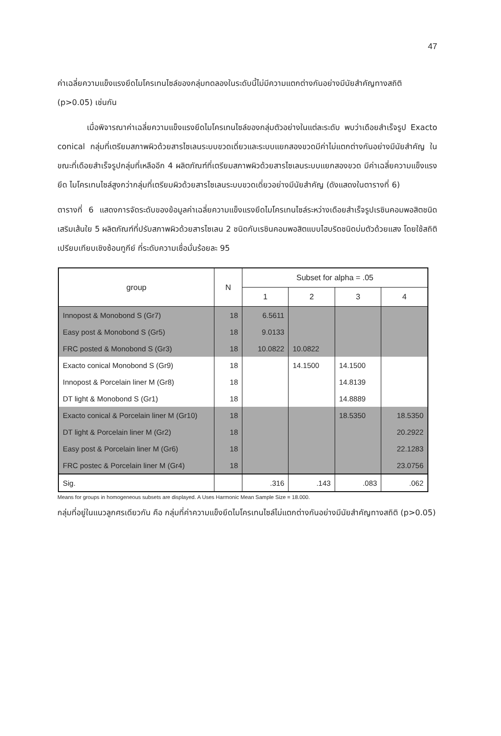47
ค่าเฉลี่ยความแข็งแรงยึดไมโครเทนไซล์ของกลุ่มทดลองในระดับนี้ไม่มีความแตกต่างกันอย่างมีนัยสำคัญทางสถิติ (p>0.05) เช่นกัน
เมื่อพิจารณาค่าเฉลี่ยความแข็งแรงยึดไมโครเทนไซล์ของกลุ่มตัวอย่างในแต่ละระดับ พบว่าเดือยสำเร็จรูป Exacto conical กลุ่มที่เตรียมสภาพผิวด้วยสารไซเลนระบบขวดเดี่ยวและระบบแยกสองขวดมีค่าไม่แตกต่างกันอย่างมีนัยสำคัญ ในขณะที่เดือยสำเร็จรูปกลุ่มที่เหลืออีก 4 ผลิตภัณฑ์ที่เตรียมสภาพผิวด้วยสารไซเลนระบบแยกสองขวด มีค่าเฉลี่ยความแข็งแรงยึด ไมโครเทนไซล์สูงกว่ากลุ่มที่เตรียมผิวด้วยสารไซเลนระบบขวดเดี่ยวอย่างมีนัยสำคัญ (ดังแสดงในตารางที่ 6)
ตารางที่ 6 แสดงการจัดระดับของข้อมูลค่าเฉลี่ยความแข็งแรงยึดไมโครเทนไซล์ระหว่างเดือยสำเร็จรูปเรซินคอมพอสิตชนิดเสริมเส้นใย 5 ผลิตภัณฑ์ที่ปรับสภาพผิวด้วยสารไซเลน 2 ชนิดกับเรซินคอมพอสิตแบบไฮบริดชนิดบ่มตัวด้วยแสง โดยใช้สถิติเปรียบเทียบเชิงซ้อนทูกีย์ ที่ระดับความเชื่อมั่นร้อยละ 95
| group | N | Subset for alpha = .05 | | | |
| --- | --- | --- | --- | --- | --- |
| | | 1 | 2 | 3 | 4 |
| Innopost & Monobond S (Gr7) | 18 | 6.5611 | | | |
| Easy post & Monobond S (Gr5) | 18 | 9.0133 | | | |
| FRC posted & Monobond S (Gr3) | 18 | 10.0822 | 10.0822 | | |
| Exacto conical Monobond S (Gr9) | 18 | | 14.1500 | 14.1500 | |
| Innopost & Porcelain liner M (Gr8) | 18 | | | 14.8139 | |
| DT light & Monobond S (Gr1) | 18 | | | 14.8889 | |
| Exacto conical & Porcelain liner M (Gr10) | 18 | | | 18.5350 | 18.5350 |
| DT light & Porcelain liner M (Gr2) | 18 | | | | 20.2922 |
| Easy post & Porcelain liner M (Gr6) | 18 | | | | 22.1283 |
| FRC postec & Porcelain liner M (Gr4) | 18 | | | | 23.0756 |
| Sig. | | .316 | .143 | .083 | .062 |
Means for groups in homogeneous subsets are displayed. A Uses Harmonic Mean Sample Size = 18.000.
กลุ่มที่อยู่ในแนวลูกศรเดียวกัน คือ กลุ่มที่ค่าความแข็งยึดไมโครเทนไซล์ไม่แตกต่างกันอย่างมีนัยสำคัญทางสถิติ (p>0.05)